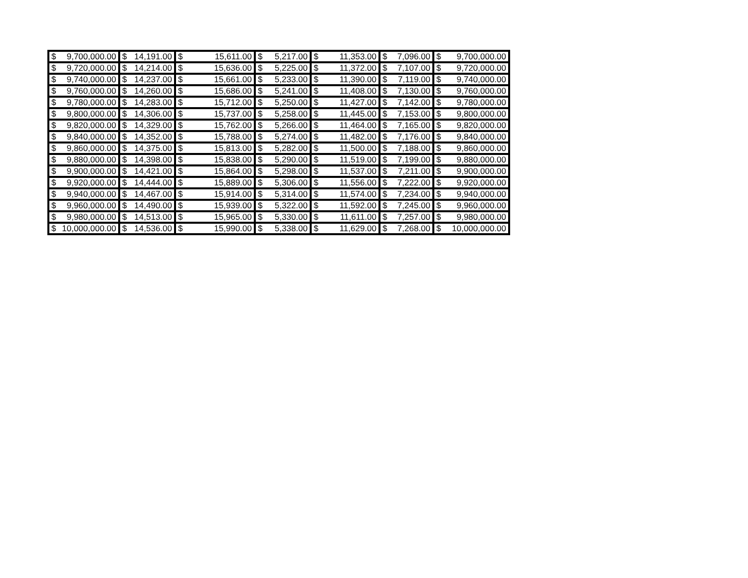| $ 9,700,000.00 | $ 14,191.00 | $ 15,611.00 | $ 5,217.00 | $ 11,353.00 | $ 7,096.00 | $ 9,700,000.00 |
| $ 9,720,000.00 | $ 14,214.00 | $ 15,636.00 | $ 5,225.00 | $ 11,372.00 | $ 7,107.00 | $ 9,720,000.00 |
| $ 9,740,000.00 | $ 14,237.00 | $ 15,661.00 | $ 5,233.00 | $ 11,390.00 | $ 7,119.00 | $ 9,740,000.00 |
| $ 9,760,000.00 | $ 14,260.00 | $ 15,686.00 | $ 5,241.00 | $ 11,408.00 | $ 7,130.00 | $ 9,760,000.00 |
| $ 9,780,000.00 | $ 14,283.00 | $ 15,712.00 | $ 5,250.00 | $ 11,427.00 | $ 7,142.00 | $ 9,780,000.00 |
| $ 9,800,000.00 | $ 14,306.00 | $ 15,737.00 | $ 5,258.00 | $ 11,445.00 | $ 7,153.00 | $ 9,800,000.00 |
| $ 9,820,000.00 | $ 14,329.00 | $ 15,762.00 | $ 5,266.00 | $ 11,464.00 | $ 7,165.00 | $ 9,820,000.00 |
| $ 9,840,000.00 | $ 14,352.00 | $ 15,788.00 | $ 5,274.00 | $ 11,482.00 | $ 7,176.00 | $ 9,840,000.00 |
| $ 9,860,000.00 | $ 14,375.00 | $ 15,813.00 | $ 5,282.00 | $ 11,500.00 | $ 7,188.00 | $ 9,860,000.00 |
| $ 9,880,000.00 | $ 14,398.00 | $ 15,838.00 | $ 5,290.00 | $ 11,519.00 | $ 7,199.00 | $ 9,880,000.00 |
| $ 9,900,000.00 | $ 14,421.00 | $ 15,864.00 | $ 5,298.00 | $ 11,537.00 | $ 7,211.00 | $ 9,900,000.00 |
| $ 9,920,000.00 | $ 14,444.00 | $ 15,889.00 | $ 5,306.00 | $ 11,556.00 | $ 7,222.00 | $ 9,920,000.00 |
| $ 9,940,000.00 | $ 14,467.00 | $ 15,914.00 | $ 5,314.00 | $ 11,574.00 | $ 7,234.00 | $ 9,940,000.00 |
| $ 9,960,000.00 | $ 14,490.00 | $ 15,939.00 | $ 5,322.00 | $ 11,592.00 | $ 7,245.00 | $ 9,960,000.00 |
| $ 9,980,000.00 | $ 14,513.00 | $ 15,965.00 | $ 5,330.00 | $ 11,611.00 | $ 7,257.00 | $ 9,980,000.00 |
| $ 10,000,000.00 | $ 14,536.00 | $ 15,990.00 | $ 5,338.00 | $ 11,629.00 | $ 7,268.00 | $ 10,000,000.00 |